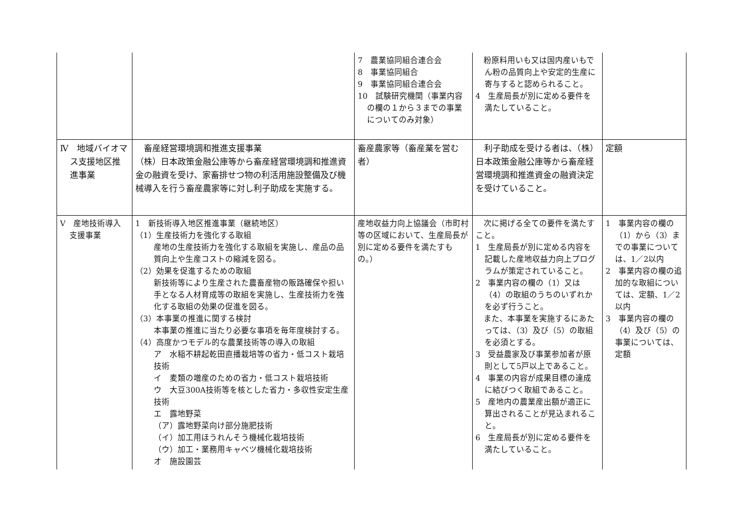| | | 7 農業協同組合連合会 8 事業協同組合 9 事業協同組合連合会 10 試験研究機関（事業内容の欄の１から３までの事業についてのみ対象） | 粉原料用いも又は国内産いもでん粉の品質向上や安定的生産に寄与すると認められること。 4 生産局長が別に定める要件を満たしていること。 | |
| Ⅳ 地域バイオマス支援地区推進事業 | 畜産経営環境調和推進支援事業 （株）日本政策金融公庫等から畜産経営環境調和推進資金の融資を受け、家畜排せつ物の利活用施設整備及び機械導入を行う畜産農家等に対し利子助成を実施する。 | 畜産農家等（畜産業を営む者） | 利子助成を受ける者は、（株）日本政策金融公庫等から畜産経営環境調和推進資金の融資決定を受けていること。 | 定額 |
| Ⅴ 産地技術導入支援事業 | 1 新技術導入地区推進事業（継続地区） （1）生産技術力を強化する取組 産地の生産技術力を強化する取組を実施し、産品の品質向上や生産コストの縮減を図る。 （2）効果を促進するための取組 新技術等により生産された農畜産物の販路確保や担い手となる人材育成等の取組を実施し、生産技術力を強化する取組の効果の促進を図る。 （3）本事業の推進に関する検討 本事業の推進に当たり必要な事項を毎年度検討する。 （4）高度かつモデル的な農業技術等の導入の取組 ア 水稲不耕起乾田直播栽培等の省力・低コスト栽培技術 イ 麦類の増産のための省力・低コスト栽培技術 ウ 大豆300A技術等を核とした省力・多収性安定生産技術 エ 露地野菜 （ア）露地野菜向け部分施肥技術 （イ）加工用ほうれんそう機械化栽培技術 （ウ）加工・業務用キャベツ機械化栽培技術 オ 施設園芸 | 産地収益力向上協議会（市町村等の区域において、生産局長が別に定める要件を満たすもの。） | 次に掲げる全ての要件を満たすこと。 1 生産局長が別に定める内容を記載した産地収益力向上プログラムが策定されていること。 2 事業内容の欄の（1）又は（4）の取組のうちのいずれかを必ず行うこと。 また、本事業を実施するにあたっては、（3）及び（5）の取組を必須とする。 3 受益農家及び事業参加者が原則として5戸以上であること。 4 事業の内容が成果目標の達成に結びつく取組であること。 5 産地内の農業産出額が適正に算出されることが見込まれること。 6 生産局長が別に定める要件を満たしていること。 | 1 事業内容の欄の（1）から（3）までの事業については、1／2以内 2 事業内容の欄の追加的な取組については、定額、1／2以内 3 事業内容の欄の（4）及び（5）の事業については、定額 |